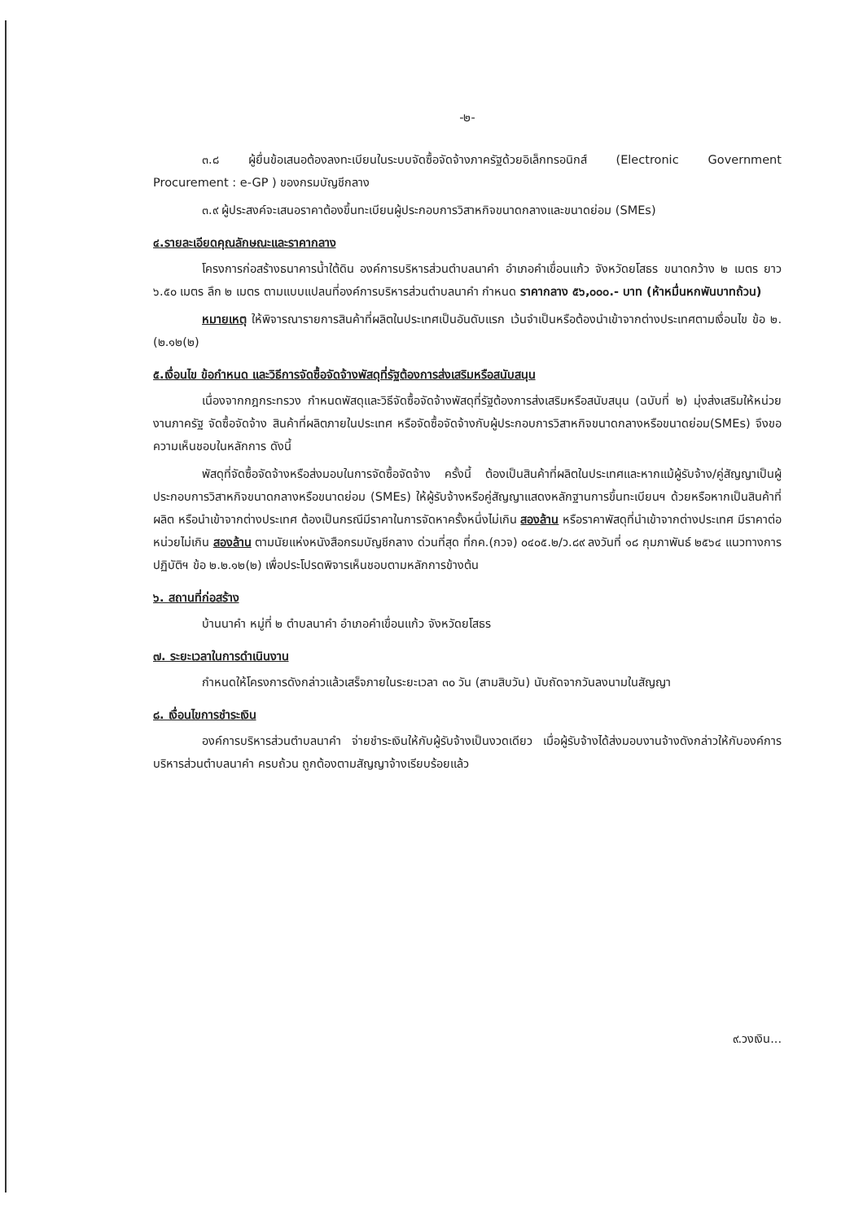-๒-
๓.๘ ผู้ยื่นข้อเสนอต้องลงทะเบียนในระบบจัดซื้อจัดจ้างภาครัฐด้วยอิเล็กทรอนิกส์ (Electronic Government Procurement : e-GP ) ของกรมบัญชีกลาง
๓.๙ ผู้ประสงค์จะเสนอราคาต้องขึ้นทะเบียนผู้ประกอบการวิสาหกิจขนาดกลางและขนาดย่อม (SMEs)
๔.รายละเอียดคุณลักษณะและราคากลาง
โครงการก่อสร้างธนาคารน้ำใต้ดิน องค์การบริหารส่วนตำบลนาคำ อำเภอคำเขื่อนแก้ว จังหวัดยโสธร ขนาดกว้าง ๒ เมตร ยาว ๖.๕๐ เมตร ลึก ๒ เมตร ตามแบบแปลนที่องค์การบริหารส่วนตำบลนาคำ กำหนด ราคากลาง ๕๖,๐๐๐.- บาท (ห้าหมื่นหกพันบาทถ้วน)
หมายเหตุ ให้พิจารณารายการสินค้าที่ผลิตในประเทศเป็นอันดับแรก เว้นจำเป็นหรือต้องนำเข้าจากต่างประเทศตามเงื่อนไข ข้อ ๒.(๒.๑๒(๒)
๕.เงื่อนไข ข้อกำหนด และวิธีการจัดซื้อจัดจ้างพัสดุที่รัฐต้องการส่งเสริมหรือสนับสนุน
เนื่องจากกฎกระทรวง กำหนดพัสดุและวิธีจัดซื้อจัดจ้างพัสดุที่รัฐต้องการส่งเสริมหรือสนับสนุน (ฉบับที่ ๒) มุ่งส่งเสริมให้หน่วยงานภาครัฐ จัดซื้อจัดจ้าง สินค้าที่ผลิตภายในประเทศ หรือจัดซื้อจัดจ้างกับผู้ประกอบการวิสาหกิจขนาดกลางหรือขนาดย่อม(SMEs) จึงขอความเห็นชอบในหลักการ ดังนี้
พัสดุที่จัดซื้อจัดจ้างหรือส่งมอบในการจัดซื้อจัดจ้าง ครั้งนี้ ต้องเป็นสินค้าที่ผลิตในประเทศและหากแม้ผู้รับจ้าง/คู่สัญญาเป็นผู้ประกอบการวิสาหกิจขนาดกลางหรือขนาดย่อม (SMEs) ให้ผู้รับจ้างหรือคู่สัญญาแสดงหลักฐานการขึ้นทะเบียนฯ ด้วยหรือหากเป็นสินค้าที่ผลิต หรือนำเข้าจากต่างประเทศ ต้องเป็นกรณีมีราคาในการจัดหาครั้งหนึ่งไม่เกิน สองล้าน หรือราคาพัสดุที่นำเข้าจากต่างประเทศ มีราคาต่อหน่วยไม่เกิน สองล้าน ตามนัยแห่งหนังสือกรมบัญชีกลาง ด่วนที่สุด ที่กค.(กวจ) ๐๔๐๕.๒/ว.๘๙ ลงวันที่ ๑๘ กุมภาพันธ์ ๒๕๖๔ แนวทางการปฏิบัติฯ ข้อ ๒.๒.๑๒(๒) เพื่อประโปรดพิจารเห็นชอบตามหลักการข้างต้น
๖. สถานที่ก่อสร้าง
บ้านนาคำ หมู่ที่ ๒ ตำบลนาคำ อำเภอคำเขื่อนแก้ว จังหวัดยโสธร
๗. ระยะเวลาในการดำเนินงาน
กำหนดให้โครงการดังกล่าวแล้วเสร็จภายในระยะเวลา ๓๐ วัน (สามสิบวัน) นับถัดจากวันลงนามในสัญญา
๘. เงื่อนไขการชำระเงิน
องค์การบริหารส่วนตำบลนาคำ จ่ายชำระเงินให้กับผู้รับจ้างเป็นงวดเดียว เมื่อผู้รับจ้างได้ส่งมอบงานจ้างดังกล่าวให้กับองค์การบริหารส่วนตำบลนาคำ ครบถ้วน ถูกต้องตามสัญญาจ้างเรียบร้อยแล้ว
๙.วงเงิน...